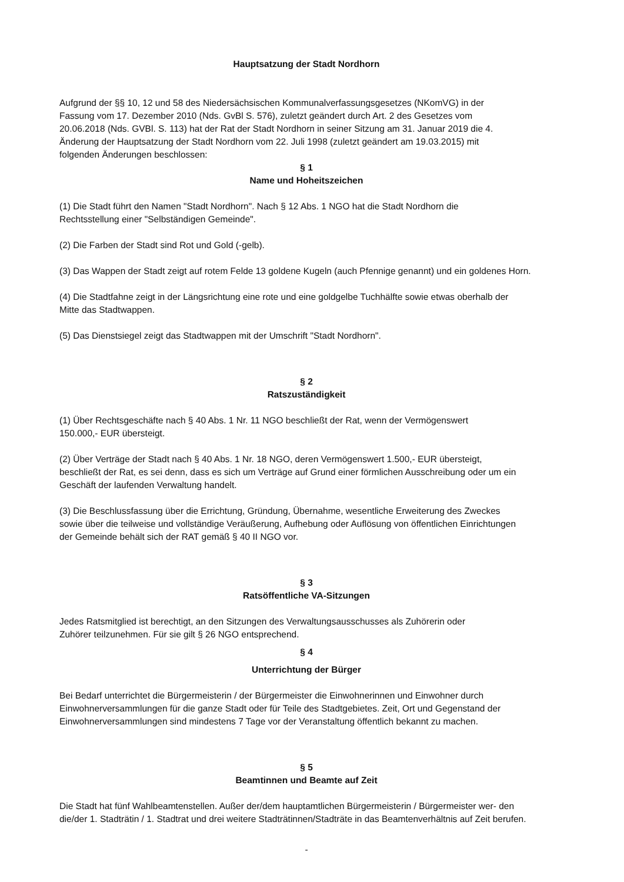Hauptsatzung der Stadt Nordhorn
Aufgrund der §§ 10, 12 und 58 des Niedersächsischen Kommunalverfassungsgesetzes (NKomVG) in der Fassung vom 17. Dezember 2010 (Nds. GvBl S. 576), zuletzt geändert durch Art. 2 des Gesetzes vom 20.06.2018 (Nds. GVBl. S. 113) hat der Rat der Stadt Nordhorn in seiner Sitzung am 31. Januar 2019 die 4. Änderung der Hauptsatzung der Stadt Nordhorn vom 22. Juli 1998 (zuletzt geändert am 19.03.2015) mit folgenden Änderungen beschlossen:
§ 1
Name und Hoheitszeichen
(1) Die Stadt führt den Namen "Stadt Nordhorn". Nach § 12 Abs. 1 NGO hat die Stadt Nordhorn die
Rechtsstellung einer "Selbständigen Gemeinde".
(2) Die Farben der Stadt sind Rot und Gold (-gelb).
(3) Das Wappen der Stadt zeigt auf rotem Felde 13 goldene Kugeln (auch Pfennige genannt) und ein goldenes Horn.
(4) Die Stadtfahne zeigt in der Längsrichtung eine rote und eine goldgelbe Tuchhälfte sowie etwas oberhalb der
Mitte das Stadtwappen.
(5) Das Dienstsiegel zeigt das Stadtwappen mit der Umschrift "Stadt Nordhorn".
§ 2
Ratszuständigkeit
(1) Über Rechtsgeschäfte nach § 40 Abs. 1 Nr. 11 NGO beschließt der Rat, wenn der Vermögenswert
150.000,- EUR übersteigt.
(2) Über Verträge der Stadt nach § 40 Abs. 1 Nr. 18 NGO, deren Vermögenswert 1.500,- EUR übersteigt,
beschließt der Rat, es sei denn, dass es sich um Verträge auf Grund einer förmlichen Ausschreibung oder um ein
Geschäft der laufenden Verwaltung handelt.
(3) Die Beschlussfassung über die Errichtung, Gründung, Übernahme, wesentliche Erweiterung des Zweckes
sowie über die teilweise und vollständige Veräußerung, Aufhebung oder Auflösung von öffentlichen Einrichtungen
der Gemeinde behält sich der RAT gemäß § 40 II NGO vor.
§ 3
Ratsöffentliche VA-Sitzungen
Jedes Ratsmitglied ist berechtigt, an den Sitzungen des Verwaltungsausschusses als Zuhörerin oder
Zuhörer teilzunehmen. Für sie gilt § 26 NGO entsprechend.
§ 4
Unterrichtung der Bürger
Bei Bedarf unterrichtet die Bürgermeisterin / der Bürgermeister die Einwohnerinnen und Einwohner durch
Einwohnerversammlungen für die ganze Stadt oder für Teile des Stadtgebietes. Zeit, Ort und Gegenstand der
Einwohnerversammlungen sind mindestens 7 Tage vor der Veranstaltung öffentlich bekannt zu machen.
§ 5
Beamtinnen und Beamte auf Zeit
Die Stadt hat fünf Wahlbeamtenstellen. Außer der/dem hauptamtlichen Bürgermeisterin / Bürgermeister wer- den
die/der 1. Stadträtin / 1. Stadtrat und drei weitere Stadträtinnen/Stadträte in das Beamtenverhältnis auf Zeit berufen.
-